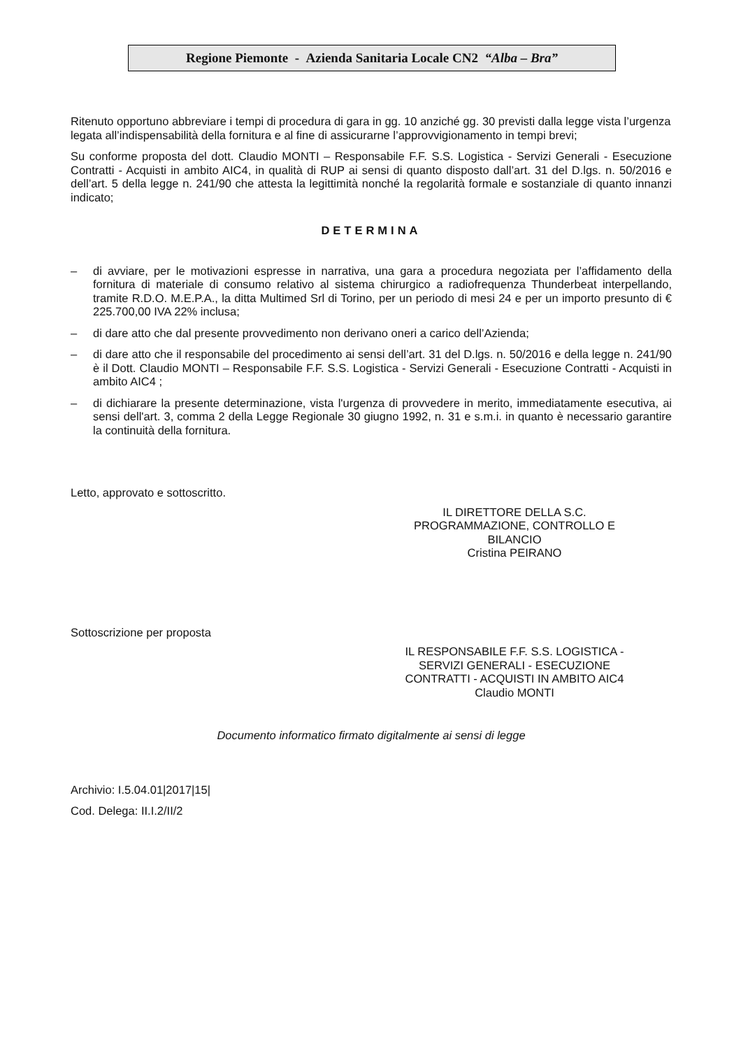Regione Piemonte - Azienda Sanitaria Locale CN2 “Alba – Bra”
Ritenuto opportuno abbreviare i tempi di procedura di gara in gg. 10 anziché gg. 30 previsti dalla legge vista l’urgenza legata all’indispensabilità della fornitura e al fine di assicurarne l’approvvigionamento in tempi brevi;
Su conforme proposta del dott. Claudio MONTI – Responsabile F.F. S.S. Logistica - Servizi Generali - Esecuzione Contratti - Acquisti in ambito AIC4, in qualità di RUP ai sensi di quanto disposto dall’art. 31 del D.lgs. n. 50/2016 e dell’art. 5 della legge n. 241/90 che attesta la legittimità nonché la regolarità formale e sostanziale di quanto innanzi indicato;
DETERMINA
– di avviare, per le motivazioni espresse in narrativa, una gara a procedura negoziata per l’affidamento della fornitura di materiale di consumo relativo al sistema chirurgico a radiofrequenza Thunderbeat interpellando, tramite R.D.O. M.E.P.A., la ditta Multimed Srl di Torino, per un periodo di mesi 24 e per un importo presunto di € 225.700,00 IVA 22% inclusa;
– di dare atto che dal presente provvedimento non derivano oneri a carico dell’Azienda;
– di dare atto che il responsabile del procedimento ai sensi dell’art. 31 del D.lgs. n. 50/2016 e della legge n. 241/90 è il Dott. Claudio MONTI – Responsabile F.F. S.S. Logistica - Servizi Generali - Esecuzione Contratti - Acquisti in ambito AIC4 ;
– di dichiarare la presente determinazione, vista l'urgenza di provvedere in merito, immediatamente esecutiva, ai sensi dell'art. 3, comma 2 della Legge Regionale 30 giugno 1992, n. 31 e s.m.i. in quanto è necessario garantire la continuità della fornitura.
Letto, approvato e sottoscritto.
IL DIRETTORE DELLA S.C.
PROGRAMMAZIONE, CONTROLLO E
BILANCIO
Cristina PEIRANO
Sottoscrizione per proposta
IL RESPONSABILE F.F. S.S. LOGISTICA -
SERVIZI GENERALI - ESECUZIONE
CONTRATTI - ACQUISTI IN AMBITO AIC4
Claudio MONTI
Documento informatico firmato digitalmente ai sensi di legge
Archivio: I.5.04.01|2017|15|
Cod. Delega: II.I.2/II/2